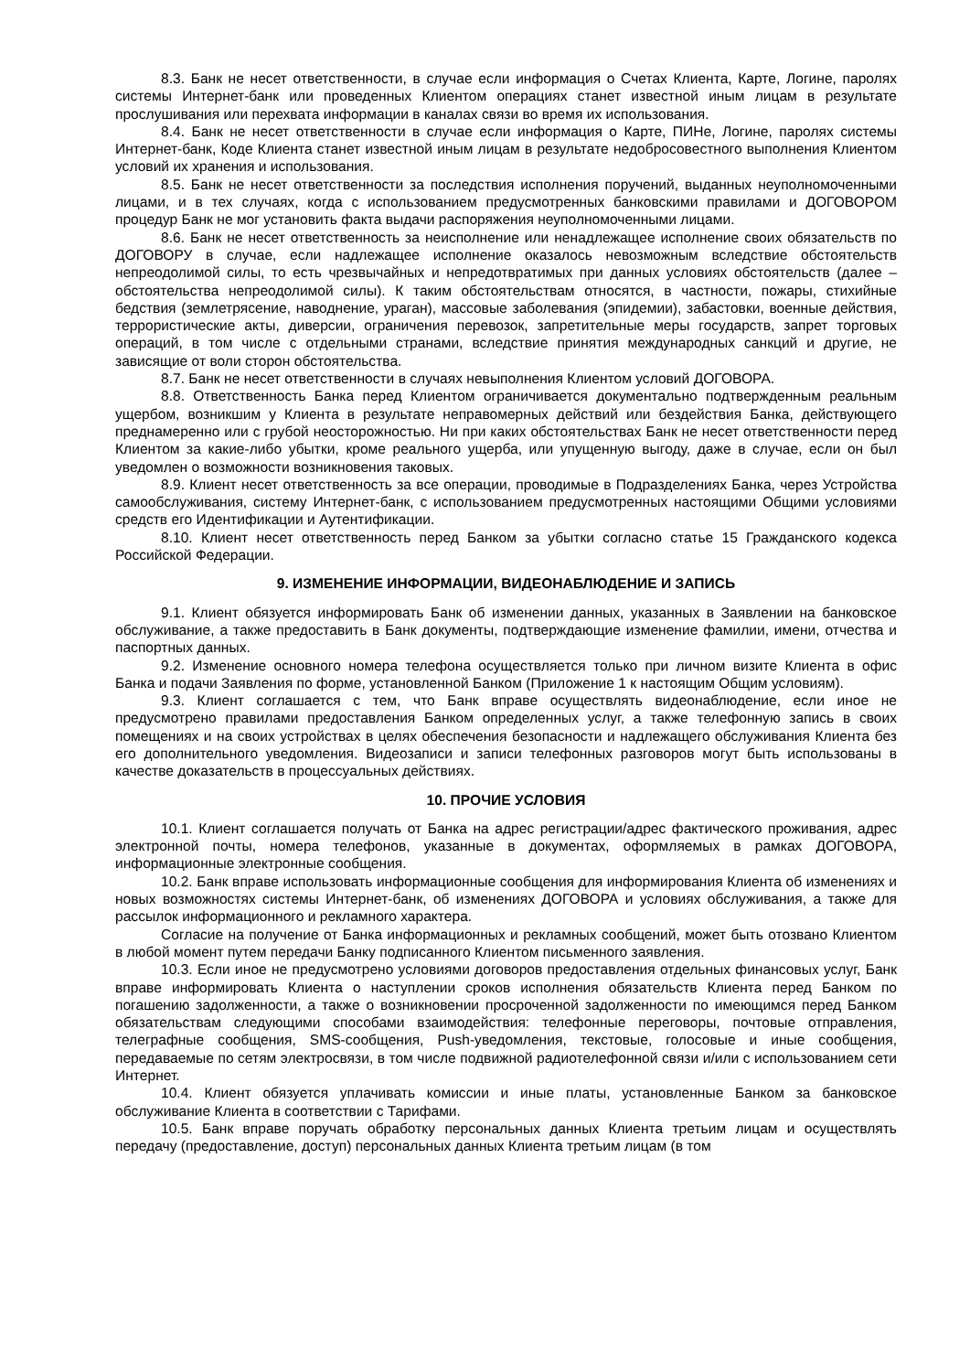8.3. Банк не несет ответственности, в случае если информация о Счетах Клиента, Карте, Логине, паролях системы Интернет-банк или проведенных Клиентом операциях станет известной иным лицам в результате прослушивания или перехвата информации в каналах связи во время их использования.
8.4. Банк не несет ответственности в случае если информация о Карте, ПИНе, Логине, паролях системы Интернет-банк, Коде Клиента станет известной иным лицам в результате недобросовестного выполнения Клиентом условий их хранения и использования.
8.5. Банк не несет ответственности за последствия исполнения поручений, выданных неуполномоченными лицами, и в тех случаях, когда с использованием предусмотренных банковскими правилами и ДОГОВОРОМ процедур Банк не мог установить факта выдачи распоряжения неуполномоченными лицами.
8.6. Банк не несет ответственность за неисполнение или ненадлежащее исполнение своих обязательств по ДОГОВОРУ в случае, если надлежащее исполнение оказалось невозможным вследствие обстоятельств непреодолимой силы, то есть чрезвычайных и непредотвратимых при данных условиях обстоятельств (далее – обстоятельства непреодолимой силы). К таким обстоятельствам относятся, в частности, пожары, стихийные бедствия (землетрясение, наводнение, ураган), массовые заболевания (эпидемии), забастовки, военные действия, террористические акты, диверсии, ограничения перевозок, запретительные меры государств, запрет торговых операций, в том числе с отдельными странами, вследствие принятия международных санкций и другие, не зависящие от воли сторон обстоятельства.
8.7. Банк не несет ответственности в случаях невыполнения Клиентом условий ДОГОВОРА.
8.8. Ответственность Банка перед Клиентом ограничивается документально подтвержденным реальным ущербом, возникшим у Клиента в результате неправомерных действий или бездействия Банка, действующего преднамеренно или с грубой неосторожностью. Ни при каких обстоятельствах Банк не несет ответственности перед Клиентом за какие-либо убытки, кроме реального ущерба, или упущенную выгоду, даже в случае, если он был уведомлен о возможности возникновения таковых.
8.9. Клиент несет ответственность за все операции, проводимые в Подразделениях Банка, через Устройства самообслуживания, систему Интернет-банк, с использованием предусмотренных настоящими Общими условиями средств его Идентификации и Аутентификации.
8.10. Клиент несет ответственность перед Банком за убытки согласно статье 15 Гражданского кодекса Российской Федерации.
9. ИЗМЕНЕНИЕ ИНФОРМАЦИИ, ВИДЕОНАБЛЮДЕНИЕ И ЗАПИСЬ
9.1. Клиент обязуется информировать Банк об изменении данных, указанных в Заявлении на банковское обслуживание, а также предоставить в Банк документы, подтверждающие изменение фамилии, имени, отчества и паспортных данных.
9.2. Изменение основного номера телефона осуществляется только при личном визите Клиента в офис Банка и подачи Заявления по форме, установленной Банком (Приложение 1 к настоящим Общим условиям).
9.3. Клиент соглашается с тем, что Банк вправе осуществлять видеонаблюдение, если иное не предусмотрено правилами предоставления Банком определенных услуг, а также телефонную запись в своих помещениях и на своих устройствах в целях обеспечения безопасности и надлежащего обслуживания Клиента без его дополнительного уведомления. Видеозаписи и записи телефонных разговоров могут быть использованы в качестве доказательств в процессуальных действиях.
10. ПРОЧИЕ УСЛОВИЯ
10.1. Клиент соглашается получать от Банка на адрес регистрации/адрес фактического проживания, адрес электронной почты, номера телефонов, указанные в документах, оформляемых в рамках ДОГОВОРА, информационные электронные сообщения.
10.2. Банк вправе использовать информационные сообщения для информирования Клиента об изменениях и новых возможностях системы Интернет-банк, об изменениях ДОГОВОРА и условиях обслуживания, а также для рассылок информационного и рекламного характера.
Согласие на получение от Банка информационных и рекламных сообщений, может быть отозвано Клиентом в любой момент путем передачи Банку подписанного Клиентом письменного заявления.
10.3. Если иное не предусмотрено условиями договоров предоставления отдельных финансовых услуг, Банк вправе информировать Клиента о наступлении сроков исполнения обязательств Клиента перед Банком по погашению задолженности, а также о возникновении просроченной задолженности по имеющимся перед Банком обязательствам следующими способами взаимодействия: телефонные переговоры, почтовые отправления, телеграфные сообщения, SMS-сообщения, Push-уведомления, текстовые, голосовые и иные сообщения, передаваемые по сетям электросвязи, в том числе подвижной радиотелефонной связи и/или с использованием сети Интернет.
10.4. Клиент обязуется уплачивать комиссии и иные платы, установленные Банком за банковское обслуживание Клиента в соответствии с Тарифами.
10.5. Банк вправе поручать обработку персональных данных Клиента третьим лицам и осуществлять передачу (предоставление, доступ) персональных данных Клиента третьим лицам (в том